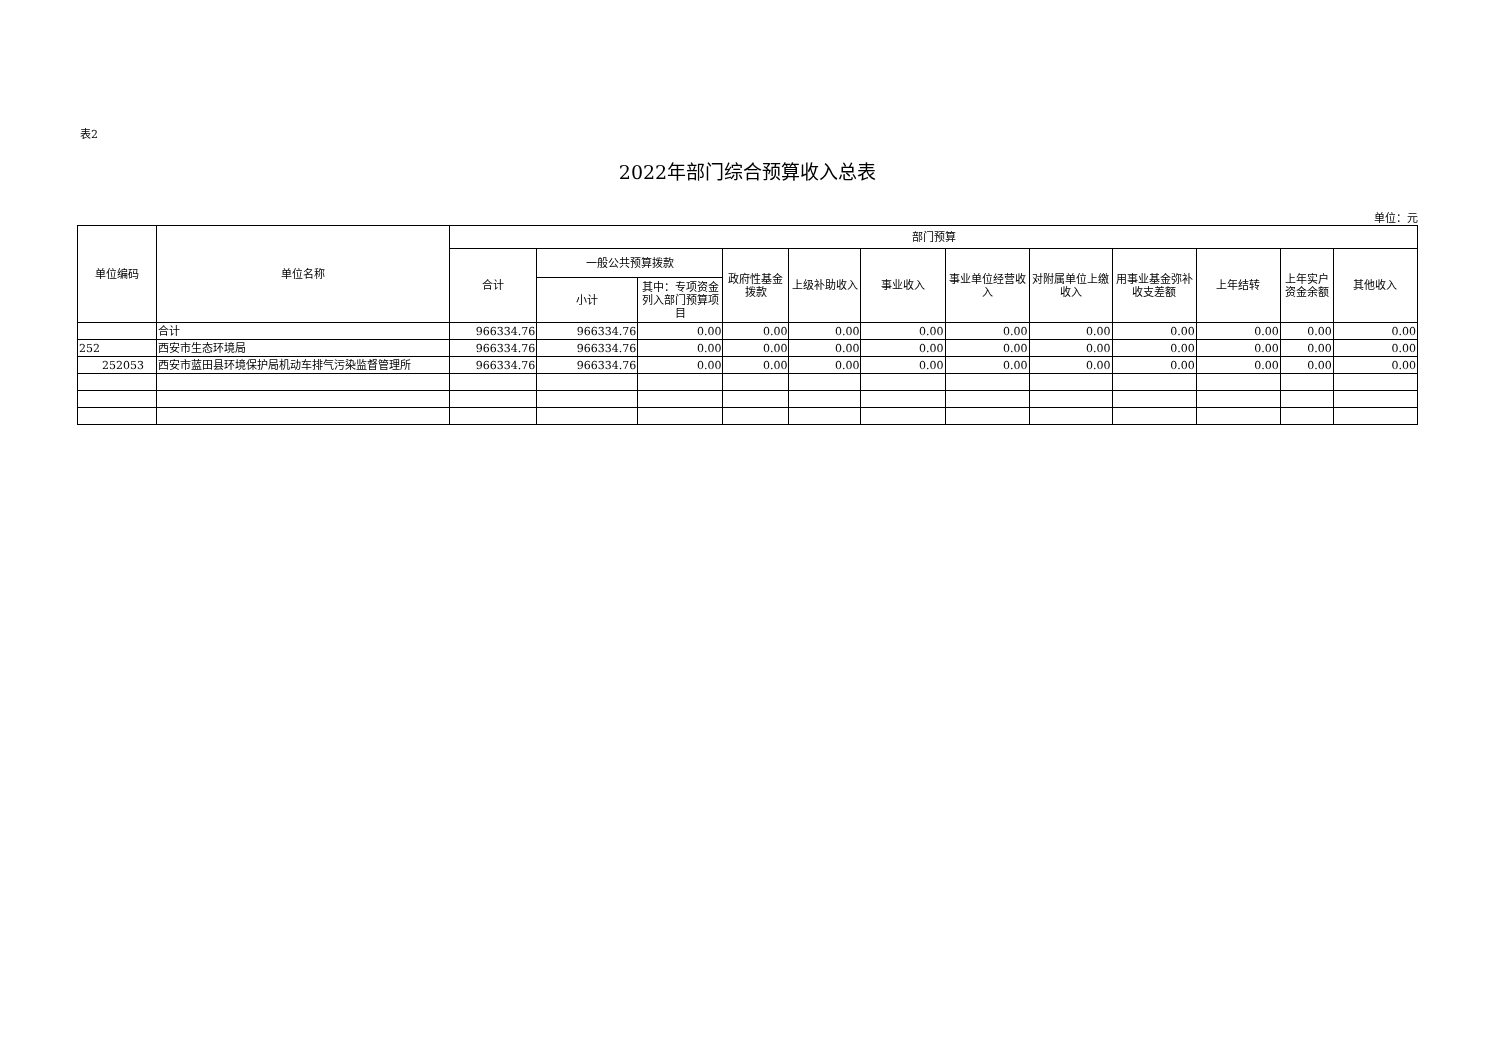表2
2022年部门综合预算收入总表
单位：元
| 单位编码 | 单位名称 | 部门预算 | | | | | | | | | | | |
| --- | --- | --- | --- | --- | --- | --- | --- | --- | --- | --- | --- | --- | --- |
| | | 合计 | 一般公共预算拨款 | | 政府性基金拨款 | 上级补助收入 | 事业收入 | 事业单位经营收入 | 对附属单位上缴收入 | 用事业基金弥补收支差额 | 上年结转 | 上年实户资金余额 | 其他收入 |
| | | | 小计 | 其中：专项资金列入部门预算项目 | | | | | | | | | |
| | 合计 | 966334.76 | 966334.76 | 0.00 | 0.00 | 0.00 | 0.00 | 0.00 | 0.00 | 0.00 | 0.00 | 0.00 | 0.00 |
| 252 | 西安市生态环境局 | 966334.76 | 966334.76 | 0.00 | 0.00 | 0.00 | 0.00 | 0.00 | 0.00 | 0.00 | 0.00 | 0.00 | 0.00 |
| 252053 | 西安市蓝田县环境保护局机动车排气污染监督管理所 | 966334.76 | 966334.76 | 0.00 | 0.00 | 0.00 | 0.00 | 0.00 | 0.00 | 0.00 | 0.00 | 0.00 | 0.00 |